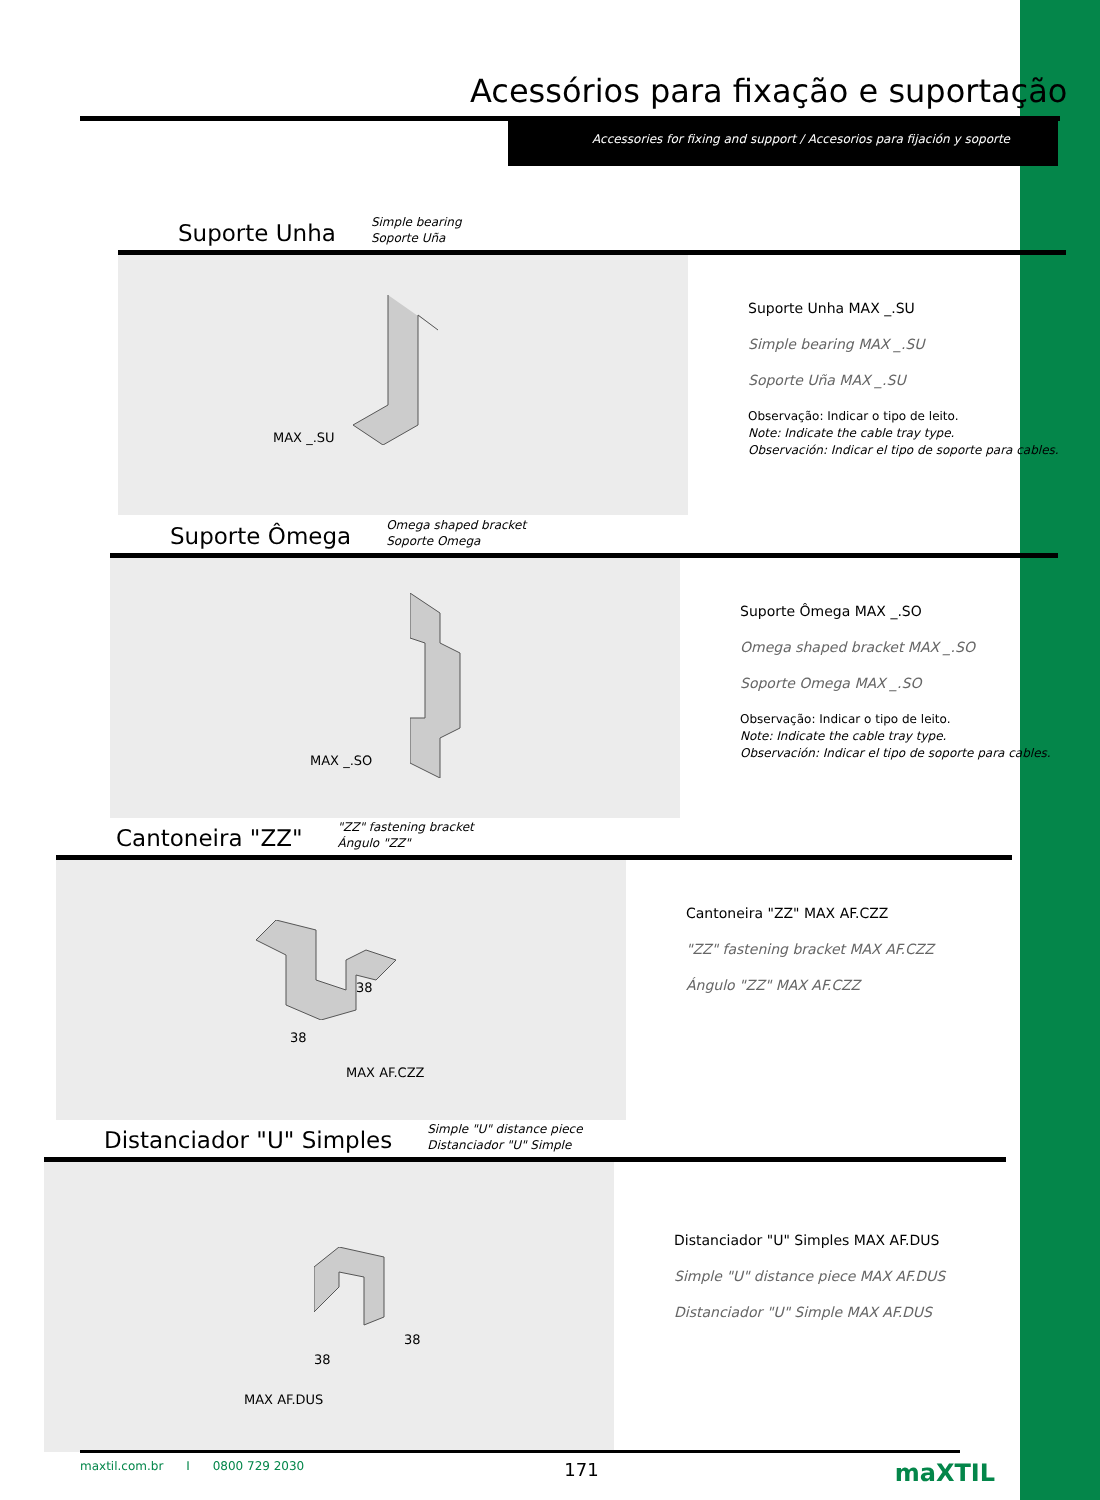Acessórios para fixação e suportação
Accessories for fixing and support / Accesorios para fijación y soporte
Suporte Unha
Simple bearing
Soporte Uña
MAX _.SU
Suporte Unha MAX _.SU
Simple bearing MAX _.SU
Soporte Uña MAX _.SU
Observação: Indicar o tipo de leito.
Note: Indicate the cable tray type.
Observación: Indicar el tipo de soporte para cables.
Suporte Ômega
Omega shaped bracket
Soporte Omega
MAX _.SO
Suporte Ômega MAX _.SO
Omega shaped bracket MAX _.SO
Soporte Omega MAX _.SO
Observação: Indicar o tipo de leito.
Note: Indicate the cable tray type.
Observación: Indicar el tipo de soporte para cables.
Cantoneira "ZZ"
"ZZ" fastening bracket
Ángulo "ZZ"
38
38
MAX AF.CZZ
Cantoneira "ZZ" MAX AF.CZZ
"ZZ" fastening bracket MAX AF.CZZ
Ángulo "ZZ" MAX AF.CZZ
Distanciador "U" Simples
Simple "U" distance piece
Distanciador "U" Simple
38
38
MAX AF.DUS
Distanciador "U" Simples MAX AF.DUS
Simple "U" distance piece MAX AF.DUS
Distanciador "U" Simple MAX AF.DUS
maxtil.com.br I 0800 729 2030 171 maXTIL